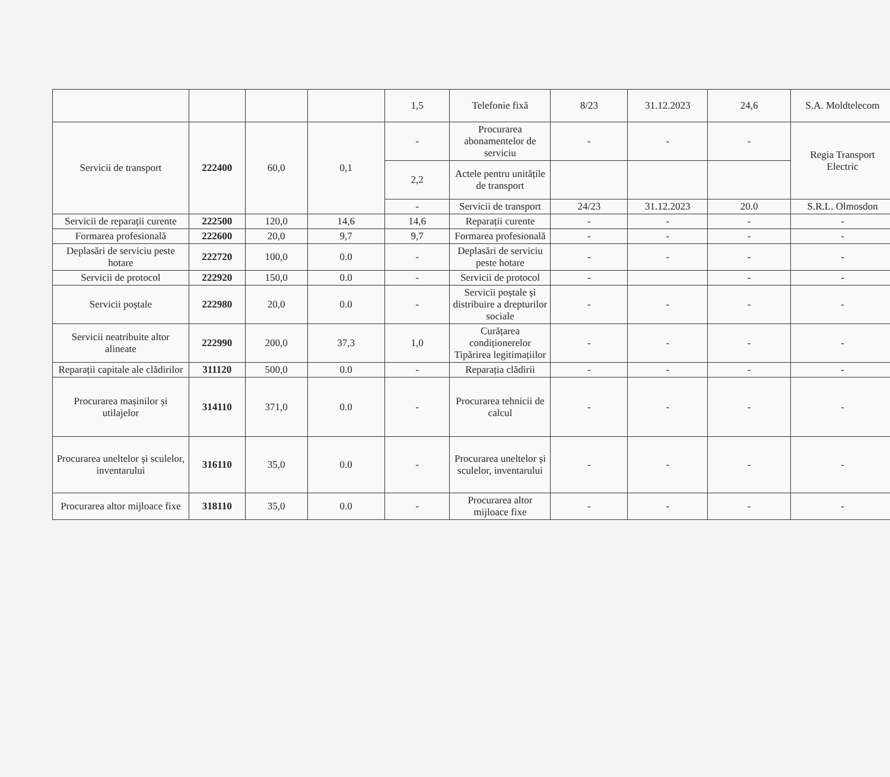| | | | | 1,5 | Telefonie fixă | 8/23 | 31.12.2023 | 24,6 | S.A. Moldtelecom |
| Servicii de transport | 222400 | 60,0 | 0,1 | - | Procurarea abonamentelor de serviciu | - | - | - | Regia Transport Electric |
| | | | | 2,2 | Actele pentru unitățile de transport | | | | |
| | | | | - | Servicii de transport | 24/23 | 31.12.2023 | 20.0 | S.R.L. Olmosdon |
| Servicii de reparații curente | 222500 | 120,0 | 14,6 | 14,6 | Reparații curente | - | - | - | - |
| Formarea profesională | 222600 | 20,0 | 9,7 | 9,7 | Formarea profesională | - | - | - | - |
| Deplasări de serviciu peste hotare | 222720 | 100,0 | 0.0 | - | Deplasări de serviciu peste hotare | - | - | - | - |
| Servicii de protocol | 222920 | 150,0 | 0.0 | - | Servicii de protocol | - | | - | - |
| Servicii poștale | 222980 | 20,0 | 0.0 | - | Servicii poștale și distribuire a drepturilor sociale | - | - | - | - |
| Servicii neatribuite altor alineate | 222990 | 200,0 | 37,3 | 1,0 | Curățarea condiționerelor Tipărirea legitimațiilor | - | - | - | - |
| Reparații capitale ale clădirilor | 311120 | 500,0 | 0.0 | - | Reparația clădirii | - | - | - | - |
| Procurarea mașinilor și utilajelor | 314110 | 371,0 | 0.0 | - | Procurarea tehnicii de calcul | - | - | - | - |
| Procurarea uneltelor și sculelor, inventarului | 316110 | 35,0 | 0.0 | - | Procurarea uneltelor și sculelor, inventarului | - | - | - | - |
| Procurarea altor mijloace fixe | 318110 | 35,0 | 0.0 | - | Procurarea altor mijloace fixe | - | - | - | - |